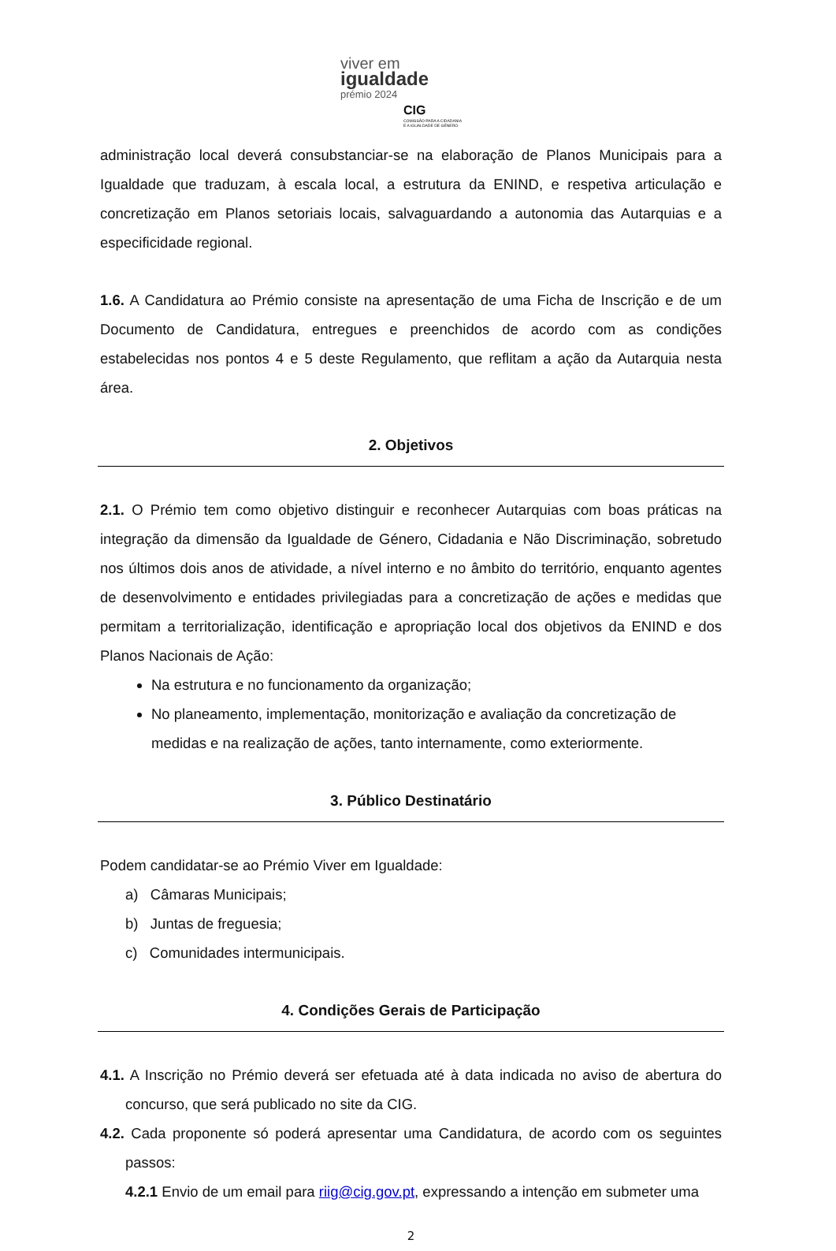viver em
igualdade
prémio 2024
CIG
COMISSÃO PARA A CIDADANIA
E A IGUALDADE DE GÉNERO
administração local deverá consubstanciar-se na elaboração de Planos Municipais para a Igualdade que traduzam, à escala local, a estrutura da ENIND, e respetiva articulação e concretização em Planos setoriais locais, salvaguardando a autonomia das Autarquias e a especificidade regional.
1.6. A Candidatura ao Prémio consiste na apresentação de uma Ficha de Inscrição e de um Documento de Candidatura, entregues e preenchidos de acordo com as condições estabelecidas nos pontos 4 e 5 deste Regulamento, que reflitam a ação da Autarquia nesta área.
2. Objetivos
2.1. O Prémio tem como objetivo distinguir e reconhecer Autarquias com boas práticas na integração da dimensão da Igualdade de Género, Cidadania e Não Discriminação, sobretudo nos últimos dois anos de atividade, a nível interno e no âmbito do território, enquanto agentes de desenvolvimento e entidades privilegiadas para a concretização de ações e medidas que permitam a territorialização, identificação e apropriação local dos objetivos da ENIND e dos Planos Nacionais de Ação:
Na estrutura e no funcionamento da organização;
No planeamento, implementação, monitorização e avaliação da concretização de medidas e na realização de ações, tanto internamente, como exteriormente.
3. Público Destinatário
Podem candidatar-se ao Prémio Viver em Igualdade:
a) Câmaras Municipais;
b) Juntas de freguesia;
c) Comunidades intermunicipais.
4. Condições Gerais de Participação
4.1. A Inscrição no Prémio deverá ser efetuada até à data indicada no aviso de abertura do concurso, que será publicado no site da CIG.
4.2. Cada proponente só poderá apresentar uma Candidatura, de acordo com os seguintes passos:
4.2.1 Envio de um email para riig@cig.gov.pt, expressando a intenção em submeter uma
2